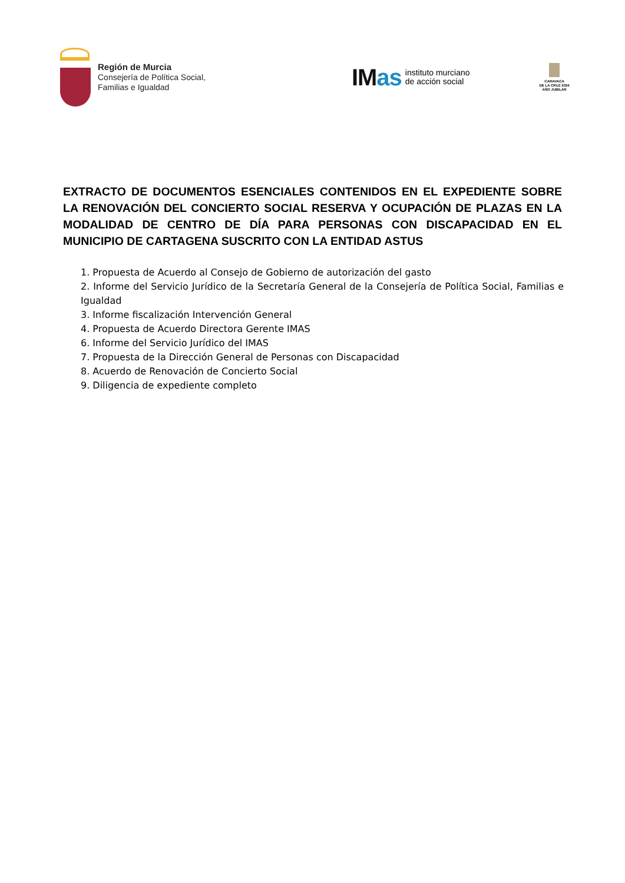Región de Murcia
Consejería de Política Social,
Familias e Igualdad
IMas
instituto murciano
de acción social
CARAVACA
DE LA CRUZ 2024
AÑO JUBILAR
EXTRACTO DE DOCUMENTOS ESENCIALES CONTENIDOS EN EL EXPEDIENTE SOBRE LA RENOVACIÓN DEL CONCIERTO SOCIAL RESERVA Y OCUPACIÓN DE PLAZAS EN LA MODALIDAD DE CENTRO DE DÍA PARA PERSONAS CON DISCAPACIDAD EN EL MUNICIPIO DE CARTAGENA SUSCRITO CON LA ENTIDAD ASTUS
1. Propuesta de Acuerdo al Consejo de Gobierno de autorización del gasto
2. Informe del Servicio Jurídico de la Secretaría General de la Consejería de Política Social, Familias e Igualdad
3. Informe fiscalización Intervención General
4. Propuesta de Acuerdo Directora Gerente IMAS
6. Informe del Servicio Jurídico del IMAS
7. Propuesta de la Dirección General de Personas con Discapacidad
8. Acuerdo de Renovación de Concierto Social
9. Diligencia de expediente completo